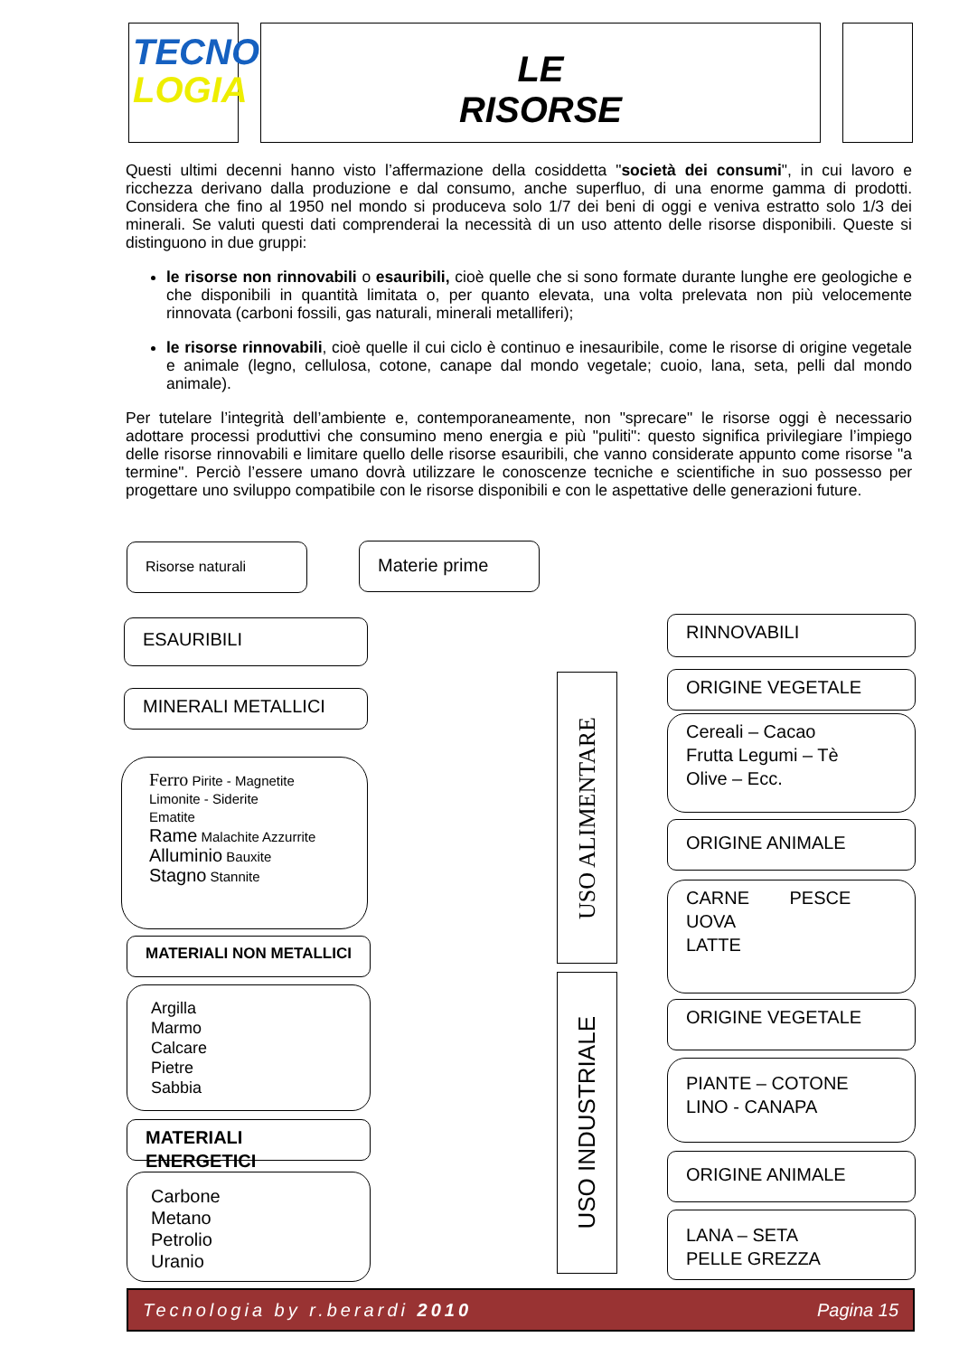TECNO
LOGIA
LE
RISORSE
Questi ultimi decenni hanno visto l’affermazione della cosiddetta "società dei consumi", in cui lavoro e ricchezza derivano dalla produzione e dal consumo, anche superfluo, di una enorme gamma di prodotti. Considera che fino al 1950 nel mondo si produceva solo 1/7 dei beni di oggi e veniva estratto solo 1/3 dei minerali. Se valuti questi dati comprenderai la necessità di un uso attento delle risorse disponibili. Queste si distinguono in due gruppi:
le risorse non rinnovabili o esauribili, cioè quelle che si sono formate durante lunghe ere geologiche e che disponibili in quantità limitata o, per quanto elevata, una volta prelevata non più velocemente rinnovata (carboni fossili, gas naturali, minerali metalliferi);
le risorse rinnovabili, cioè quelle il cui ciclo è continuo e inesauribile, come le risorse di origine vegetale e animale (legno, cellulosa, cotone, canape dal mondo vegetale; cuoio, lana, seta, pelli dal mondo animale).
Per tutelare l’integrità dell’ambiente e, contemporaneamente, non "sprecare" le risorse oggi è necessario adottare processi produttivi che consumino meno energia e più "puliti": questo significa privilegiare l’impiego delle risorse rinnovabili e limitare quello delle risorse esauribili, che vanno considerate appunto come risorse "a termine". Perciò l’essere umano dovrà utilizzare le conoscenze tecniche e scientifiche in suo possesso per progettare uno sviluppo compatibile con le risorse disponibili e con le aspettative delle generazioni future.
Risorse naturali Materie prime
ESAURIBILI RINNOVABILI
MINERALI METALLICI
Ferro Pirite - Magnetite
Limonite - Siderite
Ematite
Rame Malachite Azzurrite
Alluminio Bauxite
Stagno Stannite
MATERIALI NON METALLICI
Argilla
Marmo
Calcare
Pietre
Sabbia
MATERIALI ENERGETICI
Carbone
Metano
Petrolio
Uranio
USO ALIMENTARE
USO INDUSTRIALE
ORIGINE VEGETALE
Cereali – Cacao
Frutta Legumi – Tè
Olive – Ecc.
ORIGINE ANIMALE
CARNE PESCE
UOVA
LATTE
ORIGINE VEGETALE
PIANTE – COTONE
LINO - CANAPA
ORIGINE ANIMALE
LANA – SETA
PELLE GREZZA
Tecnologia by r.berardi 2010 Pagina 15